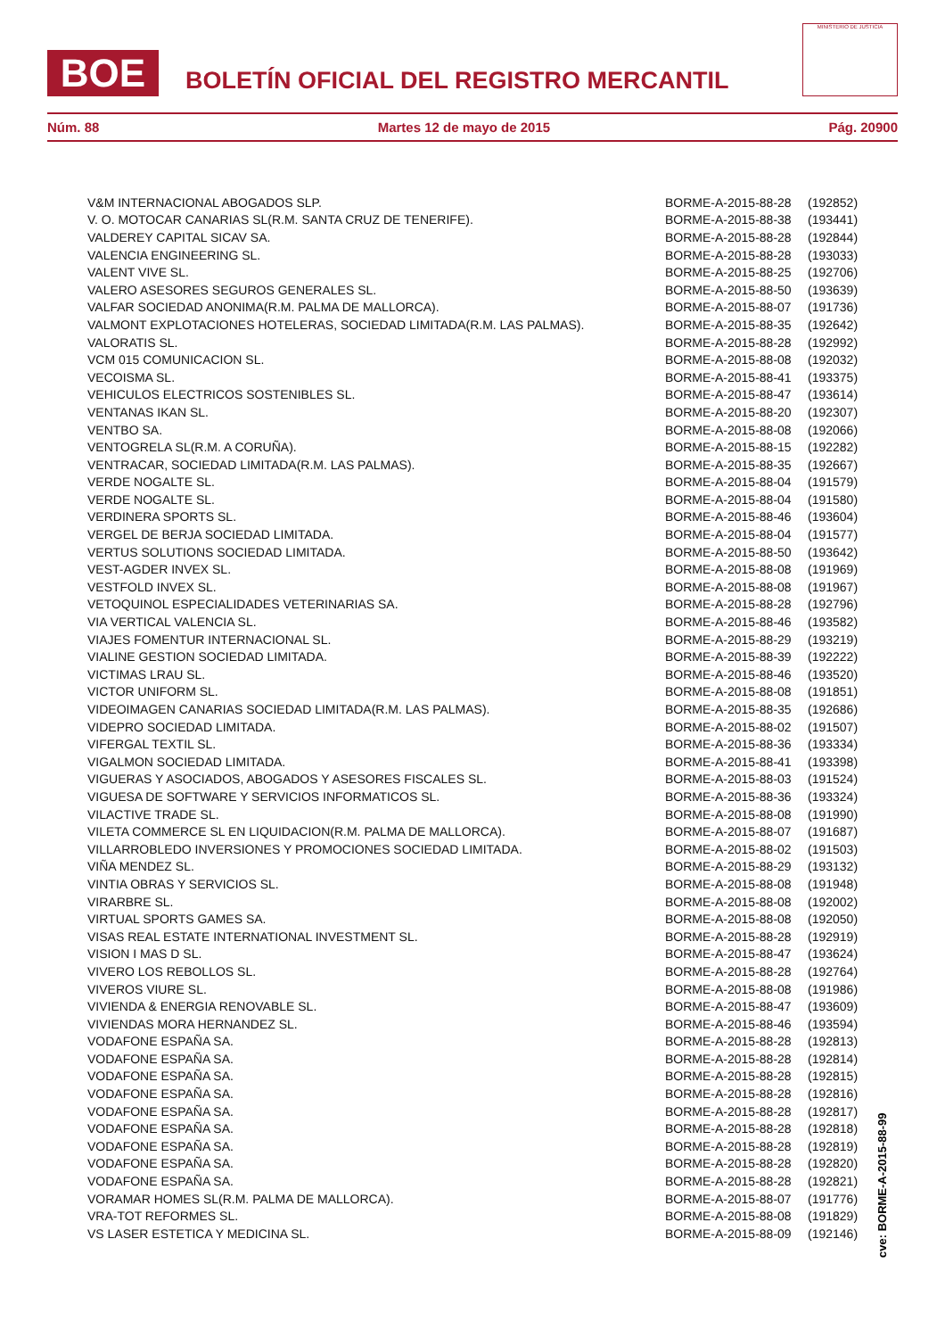BOE
BOLETÍN OFICIAL DEL REGISTRO MERCANTIL
MINISTERIO DE JUSTICIA
Núm. 88 Martes 12 de mayo de 2015 Pág. 20900
| V&M INTERNACIONAL ABOGADOS SLP. | BORME-A-2015-88-28 | (192852) |
| V. O. MOTOCAR CANARIAS SL(R.M. SANTA CRUZ DE TENERIFE). | BORME-A-2015-88-38 | (193441) |
| VALDEREY CAPITAL SICAV SA. | BORME-A-2015-88-28 | (192844) |
| VALENCIA ENGINEERING SL. | BORME-A-2015-88-28 | (193033) |
| VALENT VIVE SL. | BORME-A-2015-88-25 | (192706) |
| VALERO ASESORES SEGUROS GENERALES SL. | BORME-A-2015-88-50 | (193639) |
| VALFAR SOCIEDAD ANONIMA(R.M. PALMA DE MALLORCA). | BORME-A-2015-88-07 | (191736) |
| VALMONT EXPLOTACIONES HOTELERAS, SOCIEDAD LIMITADA(R.M. LAS PALMAS). | BORME-A-2015-88-35 | (192642) |
| VALORATIS SL. | BORME-A-2015-88-28 | (192992) |
| VCM 015 COMUNICACION SL. | BORME-A-2015-88-08 | (192032) |
| VECOISMA SL. | BORME-A-2015-88-41 | (193375) |
| VEHICULOS ELECTRICOS SOSTENIBLES SL. | BORME-A-2015-88-47 | (193614) |
| VENTANAS IKAN SL. | BORME-A-2015-88-20 | (192307) |
| VENTBO SA. | BORME-A-2015-88-08 | (192066) |
| VENTOGRELA SL(R.M. A CORUÑA). | BORME-A-2015-88-15 | (192282) |
| VENTRACAR, SOCIEDAD LIMITADA(R.M. LAS PALMAS). | BORME-A-2015-88-35 | (192667) |
| VERDE NOGALTE SL. | BORME-A-2015-88-04 | (191579) |
| VERDE NOGALTE SL. | BORME-A-2015-88-04 | (191580) |
| VERDINERA SPORTS SL. | BORME-A-2015-88-46 | (193604) |
| VERGEL DE BERJA SOCIEDAD LIMITADA. | BORME-A-2015-88-04 | (191577) |
| VERTUS SOLUTIONS SOCIEDAD LIMITADA. | BORME-A-2015-88-50 | (193642) |
| VEST-AGDER INVEX SL. | BORME-A-2015-88-08 | (191969) |
| VESTFOLD INVEX SL. | BORME-A-2015-88-08 | (191967) |
| VETOQUINOL ESPECIALIDADES VETERINARIAS SA. | BORME-A-2015-88-28 | (192796) |
| VIA VERTICAL VALENCIA SL. | BORME-A-2015-88-46 | (193582) |
| VIAJES FOMENTUR INTERNACIONAL SL. | BORME-A-2015-88-29 | (193219) |
| VIALINE GESTION SOCIEDAD LIMITADA. | BORME-A-2015-88-39 | (192222) |
| VICTIMAS LRAU SL. | BORME-A-2015-88-46 | (193520) |
| VICTOR UNIFORM SL. | BORME-A-2015-88-08 | (191851) |
| VIDEOIMAGEN CANARIAS SOCIEDAD LIMITADA(R.M. LAS PALMAS). | BORME-A-2015-88-35 | (192686) |
| VIDEPRO SOCIEDAD LIMITADA. | BORME-A-2015-88-02 | (191507) |
| VIFERGAL TEXTIL SL. | BORME-A-2015-88-36 | (193334) |
| VIGALMON SOCIEDAD LIMITADA. | BORME-A-2015-88-41 | (193398) |
| VIGUERAS Y ASOCIADOS, ABOGADOS Y ASESORES FISCALES SL. | BORME-A-2015-88-03 | (191524) |
| VIGUESA DE SOFTWARE Y SERVICIOS INFORMATICOS SL. | BORME-A-2015-88-36 | (193324) |
| VILACTIVE TRADE SL. | BORME-A-2015-88-08 | (191990) |
| VILETA COMMERCE SL EN LIQUIDACION(R.M. PALMA DE MALLORCA). | BORME-A-2015-88-07 | (191687) |
| VILLARROBLEDO INVERSIONES Y PROMOCIONES SOCIEDAD LIMITADA. | BORME-A-2015-88-02 | (191503) |
| VIÑA MENDEZ SL. | BORME-A-2015-88-29 | (193132) |
| VINTIA OBRAS Y SERVICIOS SL. | BORME-A-2015-88-08 | (191948) |
| VIRARBRE SL. | BORME-A-2015-88-08 | (192002) |
| VIRTUAL SPORTS GAMES SA. | BORME-A-2015-88-08 | (192050) |
| VISAS REAL ESTATE INTERNATIONAL INVESTMENT SL. | BORME-A-2015-88-28 | (192919) |
| VISION I MAS D SL. | BORME-A-2015-88-47 | (193624) |
| VIVERO LOS REBOLLOS SL. | BORME-A-2015-88-28 | (192764) |
| VIVEROS VIURE SL. | BORME-A-2015-88-08 | (191986) |
| VIVIENDA & ENERGIA RENOVABLE SL. | BORME-A-2015-88-47 | (193609) |
| VIVIENDAS MORA HERNANDEZ SL. | BORME-A-2015-88-46 | (193594) |
| VODAFONE ESPAÑA SA. | BORME-A-2015-88-28 | (192813) |
| VODAFONE ESPAÑA SA. | BORME-A-2015-88-28 | (192814) |
| VODAFONE ESPAÑA SA. | BORME-A-2015-88-28 | (192815) |
| VODAFONE ESPAÑA SA. | BORME-A-2015-88-28 | (192816) |
| VODAFONE ESPAÑA SA. | BORME-A-2015-88-28 | (192817) |
| VODAFONE ESPAÑA SA. | BORME-A-2015-88-28 | (192818) |
| VODAFONE ESPAÑA SA. | BORME-A-2015-88-28 | (192819) |
| VODAFONE ESPAÑA SA. | BORME-A-2015-88-28 | (192820) |
| VODAFONE ESPAÑA SA. | BORME-A-2015-88-28 | (192821) |
| VORAMAR HOMES SL(R.M. PALMA DE MALLORCA). | BORME-A-2015-88-07 | (191776) |
| VRA-TOT REFORMES SL. | BORME-A-2015-88-08 | (191829) |
| VS LASER ESTETICA Y MEDICINA SL. | BORME-A-2015-88-09 | (192146) |
cve: BORME-A-2015-88-99